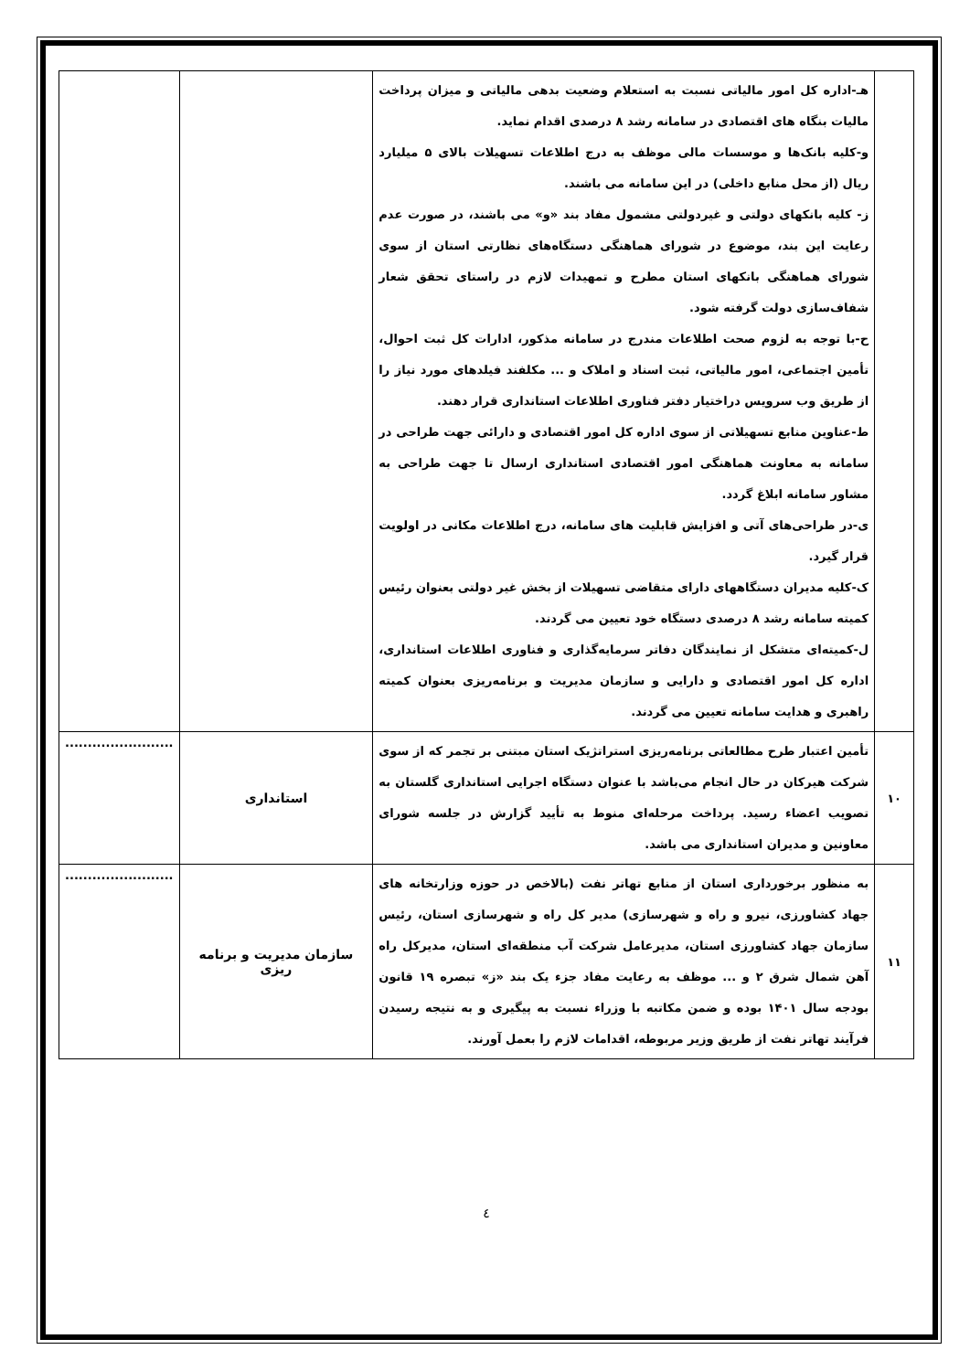| | هـ-اداره کل امور مالیاتی نسبت به استعلام وضعیت بدهی مالیاتی و میزان پرداخت مالیات بنگاه های اقتصادی در سامانه رشد ۸ درصدی اقدام نماید. و-کلیه بانک‌ها و موسسات مالی موظف به درج اطلاعات تسهیلات بالای ۵ میلیارد ریال (از محل منابع داخلی) در این سامانه می باشند. ز- کلیه بانکهای دولتی و غیردولتی مشمول مفاد بند «و» می باشند، در صورت عدم رعایت این بند، موضوع در شورای هماهنگی دستگاه‌های نظارتی استان از سوی شورای هماهنگی بانکهای استان مطرح و تمهیدات لازم در راستای تحقق شعار شفاف‌سازی دولت گرفته شود. ح-با توجه به لزوم صحت اطلاعات مندرج در سامانه مذکور، ادارات کل ثبت احوال، تأمین اجتماعی، امور مالیاتی، ثبت اسناد و املاک و ... مکلفند فیلدهای مورد نیاز را از طریق وب سرویس دراختیار دفتر فناوری اطلاعات استانداری قرار دهند. ط-عناوین منابع تسهیلاتی از سوی اداره کل امور اقتصادی و دارائی جهت طراحی در سامانه به معاونت هماهنگی امور اقتصادی استانداری ارسال تا جهت طراحی به مشاور سامانه ابلاغ گردد. ی-در طراحی‌های آتی و افزایش قابلیت های سامانه، درج اطلاعات مکانی در اولویت قرار گیرد. ک-کلیه مدیران دستگاههای دارای متقاضی تسهیلات از بخش غیر دولتی بعنوان رئیس کمیته سامانه رشد ۸ درصدی دستگاه خود تعیین می گردند. ل-کمیته‌ای متشکل از نمایندگان دفاتر سرمایه‌گذاری و فناوری اطلاعات استانداری، اداره کل امور اقتصادی و دارایی و سازمان مدیریت و برنامه‌ریزی بعنوان کمیته راهبری و هدایت سامانه تعیین می گردند. | | |
| ۱۰ | تأمین اعتبار طرح مطالعاتی برنامه‌ریزی استراتژیک استان مبتنی بر تجمر که از سوی شرکت هیرکان در حال انجام می‌باشد با عنوان دستگاه اجرایی استانداری گلستان به تصویب اعضاء رسید. پرداخت مرحله‌ای منوط به تأیید گزارش در جلسه شورای معاونین و مدیران استانداری می باشد. | استانداری | ........................ |
| ۱۱ | به منظور برخورداری استان از منابع تهاتر نفت (بالاخص در حوزه وزارتخانه های جهاد کشاورزی، نیرو و راه و شهرسازی) مدیر کل راه و شهرسازی استان، رئیس سازمان جهاد کشاورزی استان، مدیرعامل شرکت آب منطقه‌ای استان، مدیرکل راه آهن شمال شرق ۲ و ... موظف به رعایت مفاد جزء یک بند «ز» تبصره ۱۹ قانون بودجه سال ۱۴۰۱ بوده و ضمن مکاتبه با وزراء نسبت به پیگیری و به نتیجه رسیدن فرآیند تهاتر نفت از طریق وزیر مربوطه، اقدامات لازم را بعمل آورند. | سازمان مدیریت و برنامه ریزی | ........................ |
٤